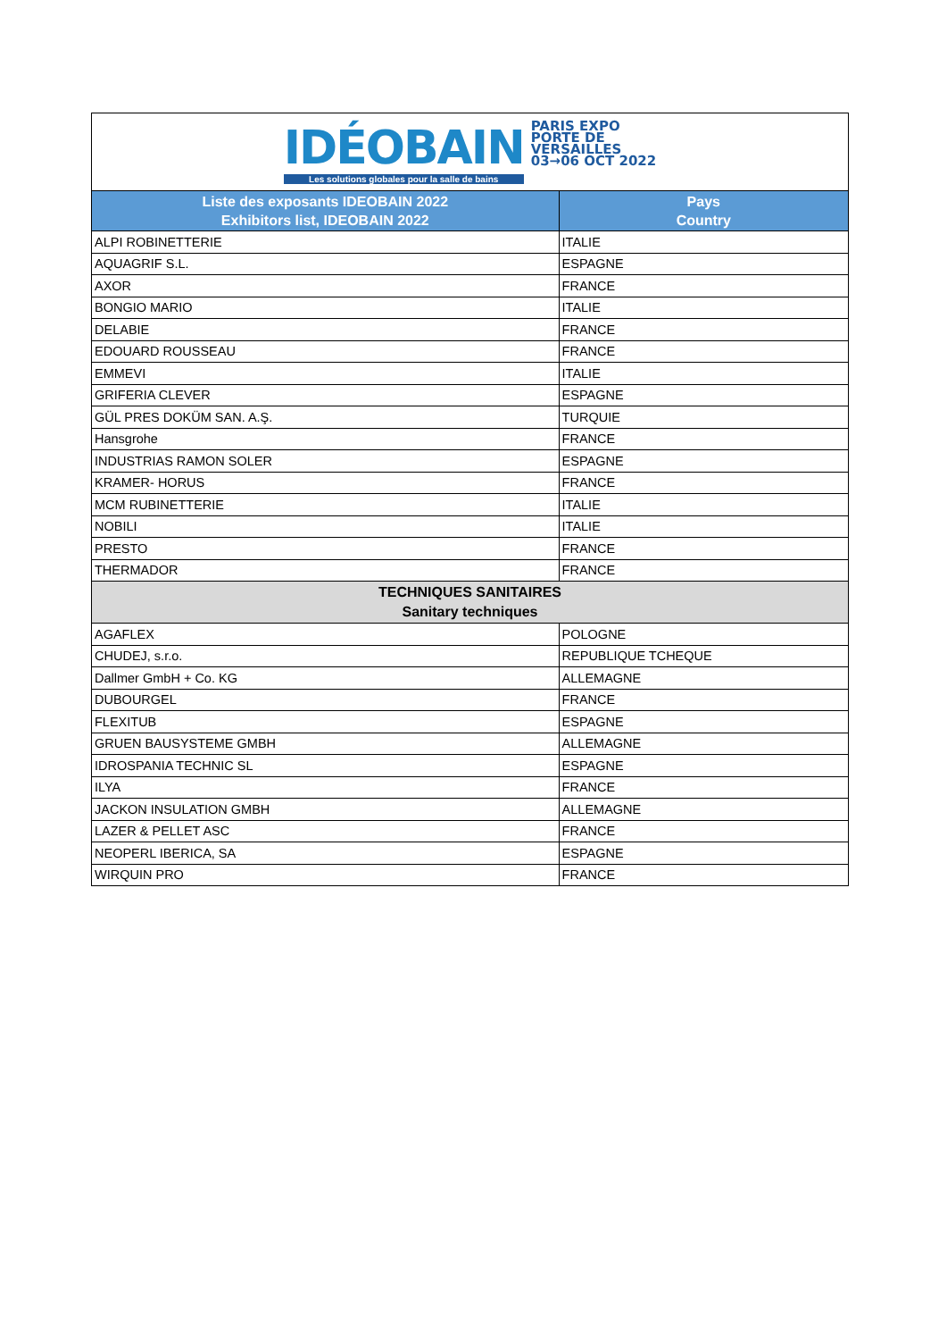| IDÉOBAIN Les solutions globales pour la salle de bains PARIS EXPO PORTE DE VERSAILLES 03→06 OCT 2022 | |
| Liste des exposants IDEOBAIN 2022 Exhibitors list, IDEOBAIN 2022 | Pays Country |
| ALPI ROBINETTERIE | ITALIE |
| AQUAGRIF S.L. | ESPAGNE |
| AXOR | FRANCE |
| BONGIO MARIO | ITALIE |
| DELABIE | FRANCE |
| EDOUARD ROUSSEAU | FRANCE |
| EMMEVI | ITALIE |
| GRIFERIA CLEVER | ESPAGNE |
| GÜL PRES DOKÜM SAN. A.Ş. | TURQUIE |
| Hansgrohe | FRANCE |
| INDUSTRIAS RAMON SOLER | ESPAGNE |
| KRAMER- HORUS | FRANCE |
| MCM RUBINETTERIE | ITALIE |
| NOBILI | ITALIE |
| PRESTO | FRANCE |
| THERMADOR | FRANCE |
| TECHNIQUES SANITAIRES Sanitary techniques | |
| AGAFLEX | POLOGNE |
| CHUDEJ, s.r.o. | REPUBLIQUE TCHEQUE |
| Dallmer GmbH + Co. KG | ALLEMAGNE |
| DUBOURGEL | FRANCE |
| FLEXITUB | ESPAGNE |
| GRUEN BAUSYSTEME GMBH | ALLEMAGNE |
| IDROSPANIA TECHNIC SL | ESPAGNE |
| ILYA | FRANCE |
| JACKON INSULATION GMBH | ALLEMAGNE |
| LAZER & PELLET ASC | FRANCE |
| NEOPERL IBERICA, SA | ESPAGNE |
| WIRQUIN PRO | FRANCE |